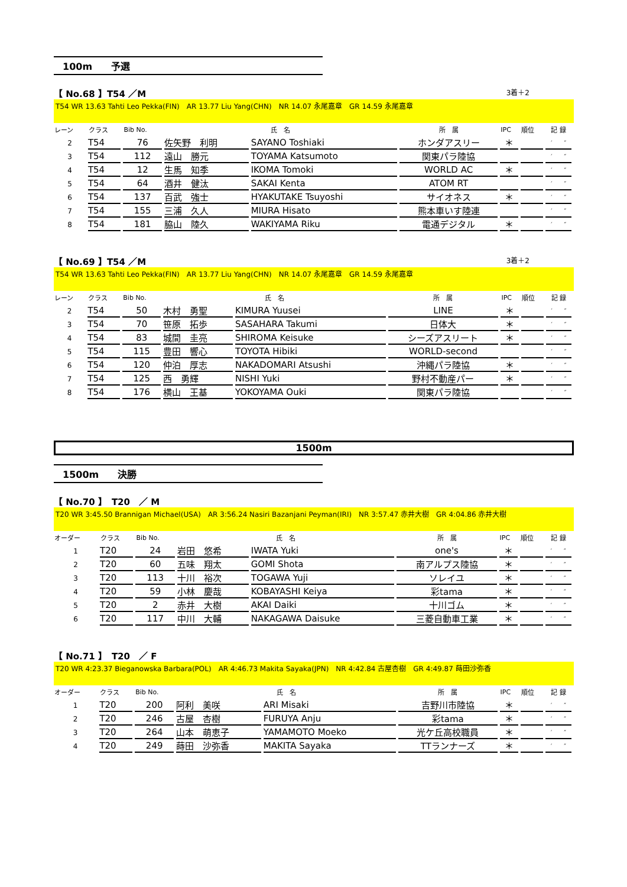100m　　予選
【 No.68 】T54 ／M 3着＋2
T54 WR 13.63 Tahti Leo Pekka(FIN)　AR 13.77 Liu Yang(CHN)　NR 14.07 永尾嘉章　GR 14.59 永尾嘉章
| レーン | クラス | Bib No. | 氏 名 | | 所 属 | IPC | 順位 | 記 録 |
| --- | --- | --- | --- | --- | --- | --- | --- | --- |
| 2 | T54 | 76 | 佐矢野 利明 | SAYANO Toshiaki | ホンダアスリー | ＊ | | ′ ″ |
| 3 | T54 | 112 | 遠山 勝元 | TOYAMA Katsumoto | 関東パラ陸協 | | | ′ ″ |
| 4 | T54 | 12 | 生馬 知季 | IKOMA Tomoki | WORLD AC | ＊ | | ′ ″ |
| 5 | T54 | 64 | 酒井 健汰 | SAKAI Kenta | ATOM RT | | | ′ ″ |
| 6 | T54 | 137 | 百武 強士 | HYAKUTAKE Tsuyoshi | サイオネス | ＊ | | ′ ″ |
| 7 | T54 | 155 | 三浦 久人 | MIURA Hisato | 熊本車いす陸連 | | | ′ ″ |
| 8 | T54 | 181 | 脇山 陸久 | WAKIYAMA Riku | 電通デジタル | ＊ | | ′ ″ |
【 No.69 】T54 ／M 3着＋2
T54 WR 13.63 Tahti Leo Pekka(FIN)　AR 13.77 Liu Yang(CHN)　NR 14.07 永尾嘉章　GR 14.59 永尾嘉章
| レーン | クラス | Bib No. | 氏 名 | | 所 属 | IPC | 順位 | 記 録 |
| --- | --- | --- | --- | --- | --- | --- | --- | --- |
| 2 | T54 | 50 | 木村 勇聖 | KIMURA Yuusei | LINE | ＊ | | ′ ″ |
| 3 | T54 | 70 | 笹原 拓歩 | SASAHARA Takumi | 日体大 | ＊ | | ′ ″ |
| 4 | T54 | 83 | 城間 圭亮 | SHIROMA Keisuke | シーズアスリート | ＊ | | ′ ″ |
| 5 | T54 | 115 | 豊田 響心 | TOYOTA Hibiki | WORLD-second | | | ′ ″ |
| 6 | T54 | 120 | 仲泊 厚志 | NAKADOMARI Atsushi | 沖縄パラ陸協 | ＊ | | ′ ″ |
| 7 | T54 | 125 | 西 勇輝 | NISHI Yuki | 野村不動産パー | ＊ | | ′ ″ |
| 8 | T54 | 176 | 横山 王基 | YOKOYAMA Ouki | 関東パラ陸協 | | | ′ ″ |
1500m
1500m　　決勝
【 No.70 】　T20　／ M
T20 WR 3:45.50 Brannigan Michael(USA)　AR 3:56.24 Nasiri Bazanjani Peyman(IRI)　NR 3:57.47 赤井大樹　GR 4:04.86 赤井大樹
| オーダー | クラス | Bib No. | 氏 名 | | 所 属 | IPC | 順位 | 記 録 |
| --- | --- | --- | --- | --- | --- | --- | --- | --- |
| 1 | T20 | 24 | 岩田 悠希 | IWATA Yuki | one's | ＊ | | ′ ″ |
| 2 | T20 | 60 | 五味 翔太 | GOMI Shota | 南アルプス陸協 | ＊ | | ′ ″ |
| 3 | T20 | 113 | 十川 裕次 | TOGAWA Yuji | ソレイユ | ＊ | | ′ ″ |
| 4 | T20 | 59 | 小林 慶哉 | KOBAYASHI Keiya | 彩tama | ＊ | | ′ ″ |
| 5 | T20 | 2 | 赤井 大樹 | AKAI Daiki | 十川ゴム | ＊ | | ′ ″ |
| 6 | T20 | 117 | 中川 大輔 | NAKAGAWA Daisuke | 三菱自動車工業 | ＊ | | ′ ″ |
【 No.71 】　T20　／ F
T20 WR 4:23.37 Bieganowska Barbara(POL)　AR 4:46.73 Makita Sayaka(JPN)　NR 4:42.84 古屋杏樹　GR 4:49.87 蒔田沙弥香
| オーダー | クラス | Bib No. | 氏 名 | | 所 属 | IPC | 順位 | 記 録 |
| --- | --- | --- | --- | --- | --- | --- | --- | --- |
| 1 | T20 | 200 | 阿利 美咲 | ARI Misaki | 吉野川市陸協 | ＊ | | ′ ″ |
| 2 | T20 | 246 | 古屋 杏樹 | FURUYA Anju | 彩tama | ＊ | | ′ ″ |
| 3 | T20 | 264 | 山本 萌恵子 | YAMAMOTO Moeko | 光ケ丘高校職員 | ＊ | | ′ ″ |
| 4 | T20 | 249 | 蒔田 沙弥香 | MAKITA Sayaka | TTランナーズ | ＊ | | ′ ″ |